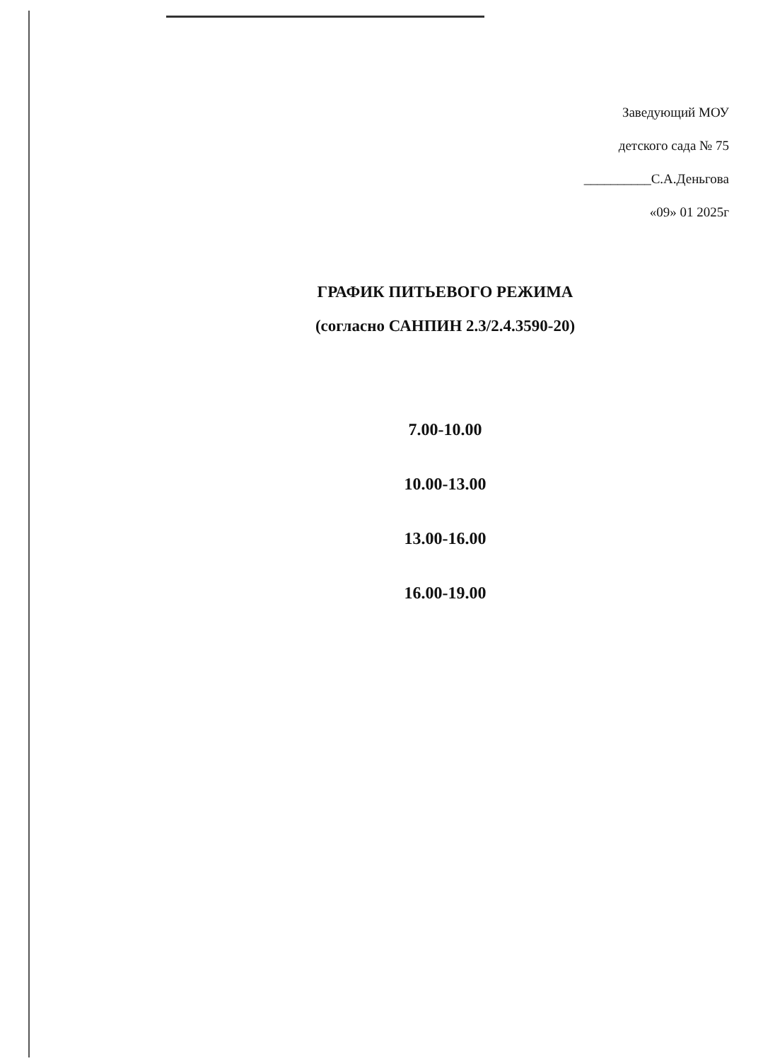Заведующий МОУ
детского сада № 75
__________С.А.Деньгова
«09» 01 2025г
ГРАФИК ПИТЬЕВОГО РЕЖИМА
(согласно САНПИН 2.3/2.4.3590-20)
7.00-10.00
10.00-13.00
13.00-16.00
16.00-19.00